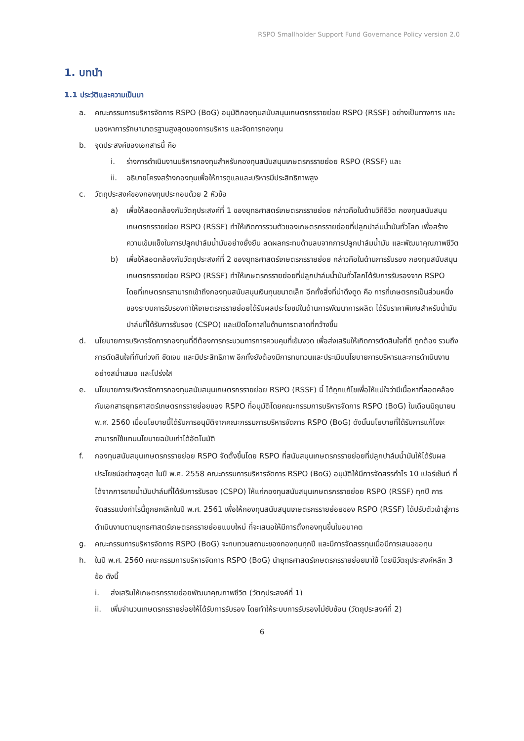RSPO Smallholder Support Fund Governance Policy version 2.0
1. บทนำ
1.1 ประวัติและความเป็นมา
a. คณะกรรมการบริหารจัดการ RSPO (BoG) อนุมัติกองทุนสนับสนุนเกษตรกรรายย่อย RSPO (RSSF) อย่างเป็นทางการ และมองหาการรักษามาตรฐานสูงสุดของการบริหาร และจัดการกองทุน
b. จุดประสงค์ของเอกสารนี้ คือ
i. ร่างการดำเนินงานบริหารกองทุนสำหรับกองทุนสนับสนุนเกษตรกรรายย่อย RSPO (RSSF) และ
ii. อธิบายโครงสร้างกองทุนเพื่อให้การดูแลและบริหารมีประสิทธิภาพสูง
c. วัตถุประสงค์ของกองทุนประกอบด้วย 2 หัวข้อ
a) เพื่อให้สอดคล้องกับวัตถุประสงค์ที่ 1 ของยุทธศาสตร์เกษตรกรรายย่อย กล่าวคือในด้านวิถีชีวิต กองทุนสนับสนุนเกษตรกรรายย่อย RSPO (RSSF) ทำให้เกิดการรวมตัวของเกษตรกรรายย่อยที่ปลูกปาล์มน้ำมันทั่วโลก เพื่อสร้างความเข้มแข็งในการปลูกปาล์มน้ำมันอย่างยั่งยืน ลดผลกระทบด้านลบจากการปลูกปาล์มน้ำมัน และพัฒนาคุณภาพชีวิต
b) เพื่อให้สอดคล้องกับวัตถุประสงค์ที่ 2 ของยุทธศาสตร์เกษตรกรรายย่อย กล่าวคือในด้านการรับรอง กองทุนสนับสนุนเกษตรกรรายย่อย RSPO (RSSF) ทำให้เกษตรกรรายย่อยที่ปลูกปาล์มน้ำมันทั่วโลกได้รับการรับรองจาก RSPO โดยที่เกษตรกรสามารถเข้าถึงกองทุนสนับสนุนเงินทุนขนาดเล็ก อีกทั้งสิ่งที่น่าดึงดูด คือ การที่เกษตรกรเป็นส่วนหนึ่งของระบบการรับรองทำให้เกษตรกรรายย่อยได้รับผลประโยชน์ในด้านการพัฒนาการผลิต ได้รับราคาพิเศษสำหรับน้ำมันปาล์มที่ได้รับการรับรอง (CSPO) และเปิดโอกาสในด้านการตลาดที่กว้างขึ้น
d. นโยบายการบริหารจัดการกองทุนที่ดีต้องการกระบวนการการควบคุมที่เข้มงวด เพื่อส่งเสริมให้เกิดการตัดสินใจที่ดี ถูกต้อง รวมถึงการตัดสินใจที่ทันท่วงที ชัดเจน และมีประสิทธิภาพ อีกทั้งยังต้องมีการทบทวนและประเมินนโยบายการบริหารและการดำเนินงานอย่างสม่ำเสมอ และโปร่งใส
e. นโยบายการบริหารจัดการกองทุนสนับสนุนเกษตรกรรายย่อย RSPO (RSSF) นี้ ได้ถูกแก้ไขเพื่อให้แน่ใจว่ามีเนื้อหาที่สอดคล้องกับเอกสารยุทธศาสตร์เกษตรกรรายย่อยของ RSPO ที่อนุมัติโดยคณะกรรมการบริหารจัดการ RSPO (BoG) ในเดือนมิถุนายน พ.ศ. 2560 เมื่อนโยบายนี้ได้รับการอนุมัติจากคณะกรรมการบริหารจัดการ RSPO (BoG) ดังนั้นนโยบายที่ได้รับการแก้ไขจะสามารถใช้แทนนโยบายฉบับเก่าได้อัตโนมัติ
f. กองทุนสนับสนุนเกษตรกรรายย่อย RSPO จัดตั้งขึ้นโดย RSPO ที่สนับสนุนเกษตรกรรายย่อยที่ปลูกปาล์มน้ำมันให้ได้รับผลประโยชน์อย่างสูงสุด ในปี พ.ศ. 2558 คณะกรรมการบริหารจัดการ RSPO (BoG) อนุมัติให้มีการจัดสรรกำไร 10 เปอร์เซ็นต์ ที่ได้จากการขายน้ำมันปาล์มที่ได้รับการรับรอง (CSPO) ให้แก่กองทุนสนับสนุนเกษตรกรรายย่อย RSPO (RSSF) ทุกปี การจัดสรรแบ่งกำไรนี้ถูกยกเลิกในปี พ.ศ. 2561 เพื่อให้กองทุนสนับสนุนเกษตรกรรายย่อยของ RSPO (RSSF) ได้ปรับตัวเข้าสู่การดำเนินงานตามยุทธศาสตร์เกษตรกรรายย่อยแบบใหม่ ที่จะเสนอให้มีการตั้งกองทุนขึ้นในอนาคต
g. คณะกรรมการบริหารจัดการ RSPO (BoG) จะทบทวนสถานะของกองทุนทุกปี และมีการจัดสรรทุนเมื่อมีการเสนอขอทุน
h. ในปี พ.ศ. 2560 คณะกรรมการบริหารจัดการ RSPO (BoG) นำยุทธศาสตร์เกษตรกรรายย่อยมาใช้ โดยมีวัตถุประสงค์หลัก 3 ข้อ ดังนี้
i. ส่งเสริมให้เกษตรกรรายย่อยพัฒนาคุณภาพชีวิต (วัตถุประสงค์ที่ 1)
ii. เพิ่มจำนวนเกษตรกรรายย่อยให้ได้รับการรับรอง โดยทำให้ระบบการรับรองไม่ซับซ้อน (วัตถุประสงค์ที่ 2)
6